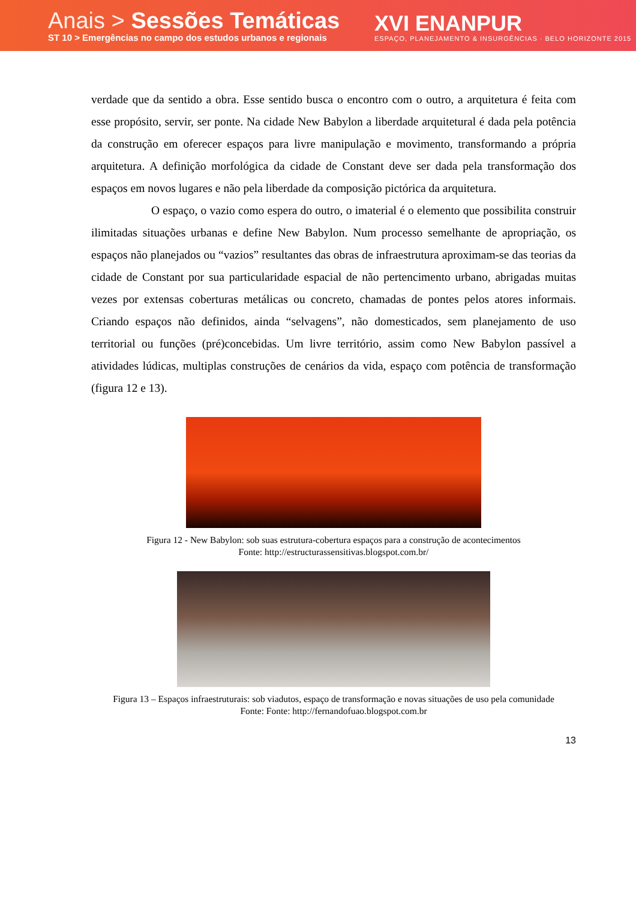Anais > Sessões Temáticas
ST 10 > Emergências no campo dos estudos urbanos e regionais
XVI ENANPUR
ESPAÇO, PLANEJAMENTO & INSURGÊNCIAS · BELO HORIZONTE 2015
verdade que da sentido a obra. Esse sentido busca o encontro com o outro, a arquitetura é feita com esse propósito, servir, ser ponte. Na cidade New Babylon a liberdade arquitetural é dada pela potência da construção em oferecer espaços para livre manipulação e movimento, transformando a própria arquitetura. A definição morfológica da cidade de Constant deve ser dada pela transformação dos espaços em novos lugares e não pela liberdade da composição pictórica da arquitetura.
O espaço, o vazio como espera do outro, o imaterial é o elemento que possibilita construir ilimitadas situações urbanas e define New Babylon. Num processo semelhante de apropriação, os espaços não planejados ou “vazios” resultantes das obras de infraestrutura aproximam-se das teorias da cidade de Constant por sua particularidade espacial de não pertencimento urbano, abrigadas muitas vezes por extensas coberturas metálicas ou concreto, chamadas de pontes pelos atores informais. Criando espaços não definidos, ainda “selvagens”, não domesticados, sem planejamento de uso territorial ou funções (pré)concebidas. Um livre território, assim como New Babylon passível a atividades lúdicas, multiplas construções de cenários da vida, espaço com potência de transformação (figura 12 e 13).
Figura 12 - New Babylon: sob suas estrutura-cobertura espaços para a construção de acontecimentos
Fonte: http://estructurassensitivas.blogspot.com.br/
Figura 13 – Espaços infraestruturais: sob viadutos, espaço de transformação e novas situações de uso pela comunidade
Fonte: Fonte: http://fernandofuao.blogspot.com.br
13